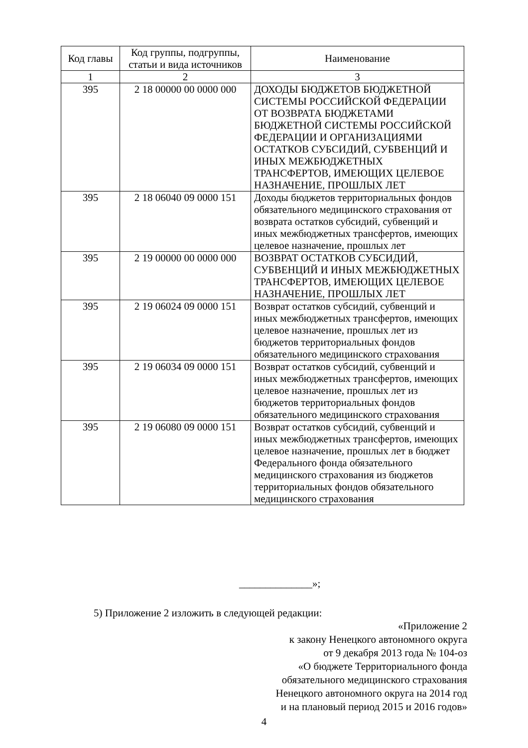| Код главы | Код группы, подгруппы, статьи и вида источников | Наименование |
| --- | --- | --- |
| 1 | 2 | 3 |
| 395 | 2 18 00000 00 0000 000 | ДОХОДЫ БЮДЖЕТОВ БЮДЖЕТНОЙ СИСТЕМЫ РОССИЙСКОЙ ФЕДЕРАЦИИ ОТ ВОЗВРАТА БЮДЖЕТАМИ БЮДЖЕТНОЙ СИСТЕМЫ РОССИЙСКОЙ ФЕДЕРАЦИИ И ОРГАНИЗАЦИЯМИ ОСТАТКОВ СУБСИДИЙ, СУБВЕНЦИЙ И ИНЫХ МЕЖБЮДЖЕТНЫХ ТРАНСФЕРТОВ, ИМЕЮЩИХ ЦЕЛЕВОЕ НАЗНАЧЕНИЕ, ПРОШЛЫХ ЛЕТ |
| 395 | 2 18 06040 09 0000 151 | Доходы бюджетов территориальных фондов обязательного медицинского страхования от возврата остатков субсидий, субвенций и иных межбюджетных трансфертов, имеющих целевое назначение, прошлых лет |
| 395 | 2 19 00000 00 0000 000 | ВОЗВРАТ ОСТАТКОВ СУБСИДИЙ, СУБВЕНЦИЙ И ИНЫХ МЕЖБЮДЖЕТНЫХ ТРАНСФЕРТОВ, ИМЕЮЩИХ ЦЕЛЕВОЕ НАЗНАЧЕНИЕ, ПРОШЛЫХ ЛЕТ |
| 395 | 2 19 06024 09 0000 151 | Возврат остатков субсидий, субвенций и иных межбюджетных трансфертов, имеющих целевое назначение, прошлых лет из бюджетов территориальных фондов обязательного медицинского страхования |
| 395 | 2 19 06034 09 0000 151 | Возврат остатков субсидий, субвенций и иных межбюджетных трансфертов, имеющих целевое назначение, прошлых лет из бюджетов территориальных фондов обязательного медицинского страхования |
| 395 | 2 19 06080 09 0000 151 | Возврат остатков субсидий, субвенций и иных межбюджетных трансфертов, имеющих целевое назначение, прошлых лет в бюджет Федерального фонда обязательного медицинского страхования из бюджетов территориальных фондов обязательного медицинского страхования |
______________»;
5) Приложение 2 изложить в следующей редакции:
«Приложение 2
к закону Ненецкого автономного округа
от 9 декабря 2013 года № 104-оз
«О бюджете Территориального фонда
обязательного медицинского страхования
Ненецкого автономного округа на 2014 год
и на плановый период 2015 и 2016 годов»
4